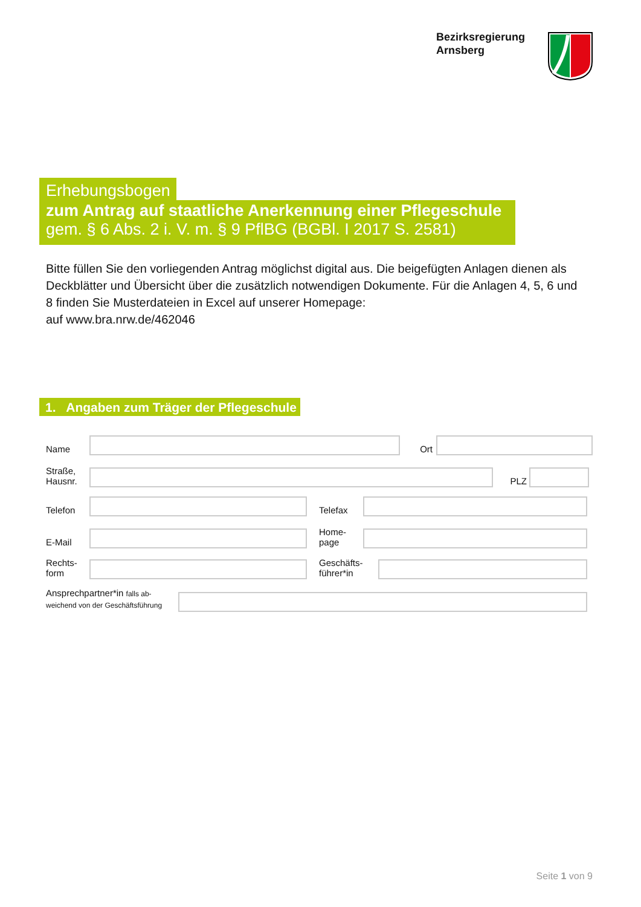Bezirksregierung
Arnsberg
Erhebungsbogen
zum Antrag auf staatliche Anerkennung einer Pflegeschule
gem. § 6 Abs. 2 i. V. m. § 9 PflBG (BGBl. I 2017 S. 2581)
Bitte füllen Sie den vorliegenden Antrag möglichst digital aus. Die beigefügten Anlagen dienen als Deckblätter und Übersicht über die zusätzlich notwendigen Dokumente. Für die Anlagen 4, 5, 6 und 8 finden Sie Musterdateien in Excel auf unserer Homepage:
auf www.bra.nrw.de/462046
1. Angaben zum Träger der Pflegeschule
Name
Ort
Straße,
Hausnr.
PLZ
Telefon
Telefax
E-Mail
Home-
page
Rechts-
form
Geschäfts-
führer*in
Ansprechpartner*in falls ab-
weichend von der Geschäftsführung
Seite 1 von 9